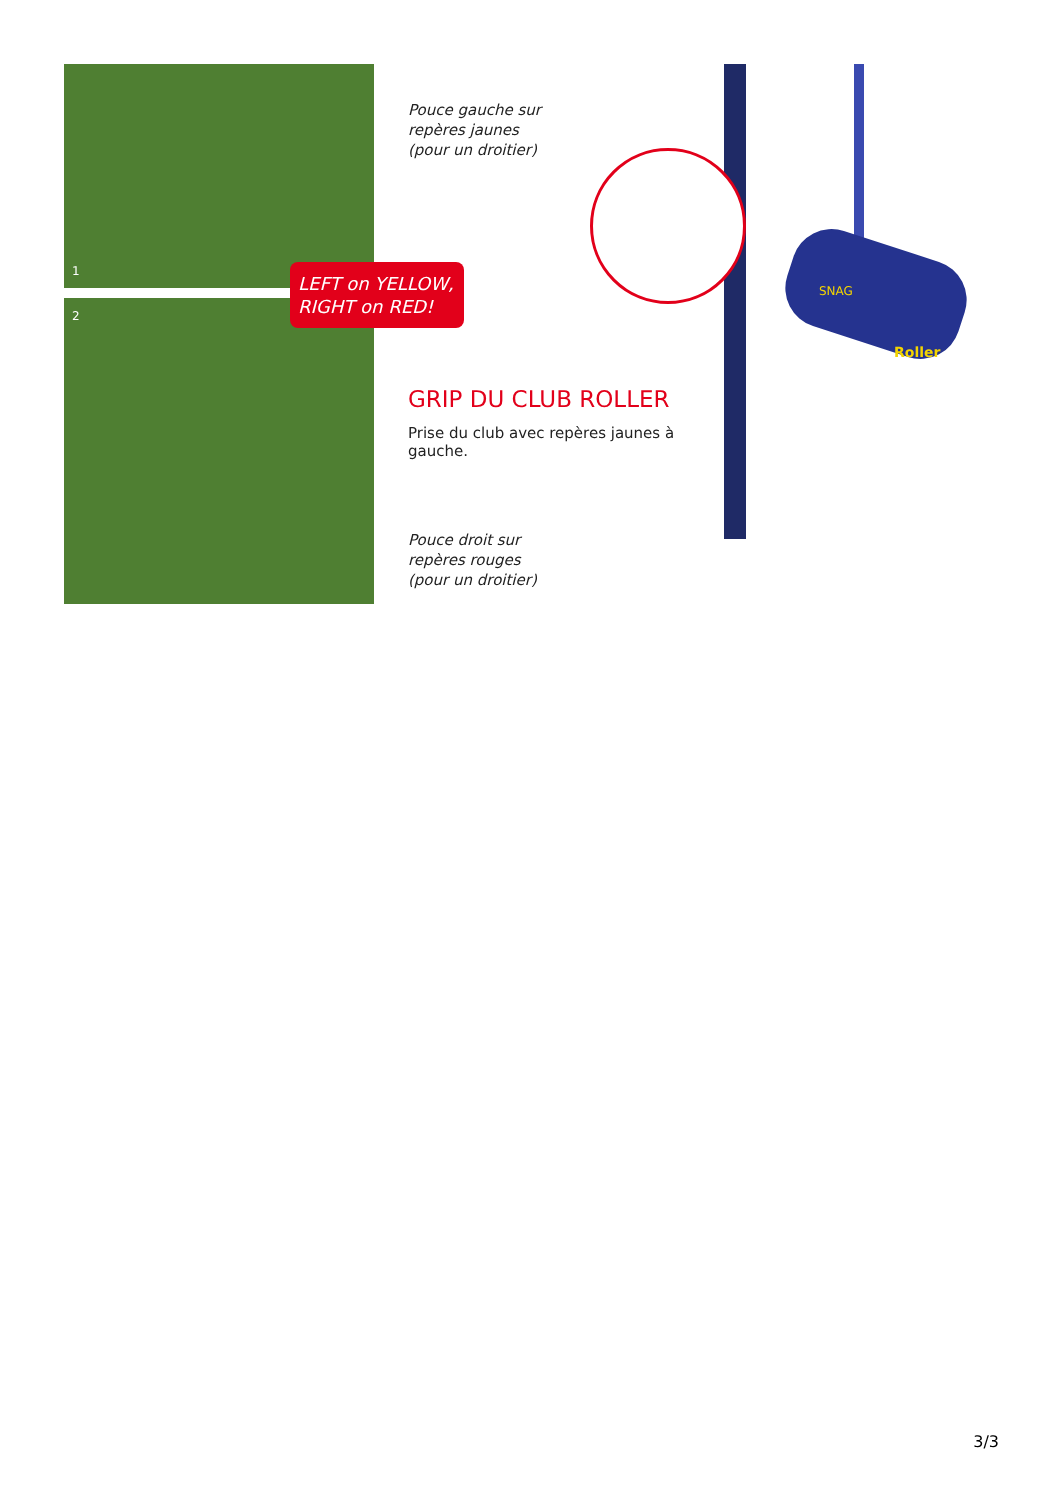1
2
LEFT on YELLOW,
RIGHT on RED!
Pouce gauche sur
repères jaunes
(pour un droitier)
GRIP DU CLUB ROLLER
Prise du club avec repères jaunes à gauche.
Pouce droit sur
repères rouges
(pour un droitier)
SNAG
Roller
3/3